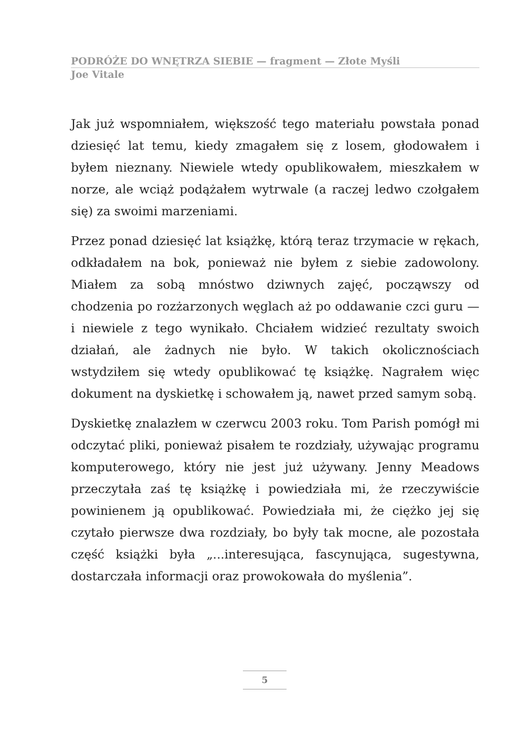PODRÓŻE DO WNĘTRZA SIEBIE — fragment — Złote Myśli
Joe Vitale
Jak już wspomniałem, większość tego materiału powstała ponad dziesięć lat temu, kiedy zmagałem się z losem, głodowałem i byłem nieznany. Niewiele wtedy opublikowałem, mieszkałem w norze, ale wciąż podążałem wytrwale (a raczej ledwo czołgałem się) za swoimi marzeniami.
Przez ponad dziesięć lat książkę, którą teraz trzymacie w rękach, odkładałem na bok, ponieważ nie byłem z siebie zadowolony. Miałem za sobą mnóstwo dziwnych zajęć, począwszy od chodzenia po rozżarzonych węglach aż po oddawanie czci guru — i niewiele z tego wynikało. Chciałem widzieć rezultaty swoich działań, ale żadnych nie było. W takich okolicznościach wstydziłem się wtedy opublikować tę książkę. Nagrałem więc dokument na dyskietkę i schowałem ją, nawet przed samym sobą.
Dyskietkę znalazłem w czerwcu 2003 roku. Tom Parish pomógł mi odczytać pliki, ponieważ pisałem te rozdziały, używając programu komputerowego, który nie jest już używany. Jenny Meadows przeczytała zaś tę książkę i powiedziała mi, że rzeczywiście powinienem ją opublikować. Powiedziała mi, że ciężko jej się czytało pierwsze dwa rozdziały, bo były tak mocne, ale pozostała część książki była „...interesująca, fascynująca, sugestywna, dostarczała informacji oraz prowokowała do myślenia”.
5